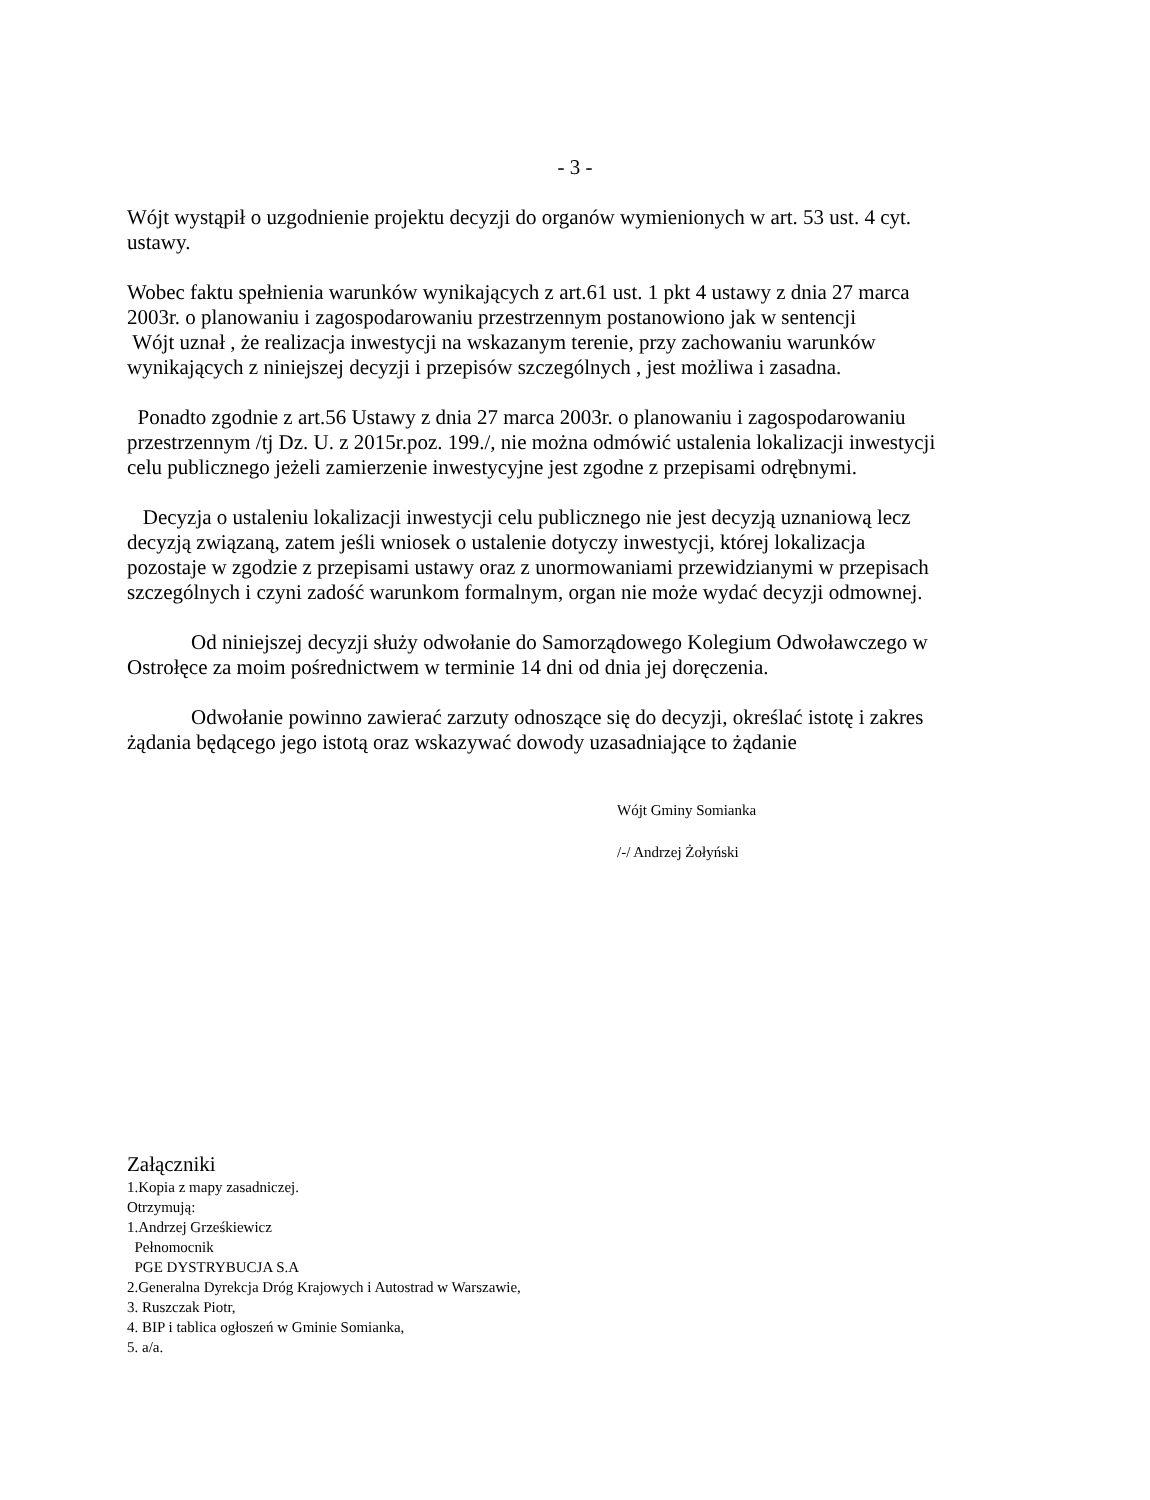- 3 -
Wójt wystąpił o uzgodnienie projektu decyzji do organów wymienionych w art. 53 ust. 4 cyt. ustawy.
Wobec faktu spełnienia warunków wynikających z art.61 ust. 1 pkt 4 ustawy z dnia 27 marca 2003r. o planowaniu i zagospodarowaniu przestrzennym postanowiono jak w sentencji
Wójt uznał , że realizacja inwestycji na wskazanym terenie, przy zachowaniu warunków wynikających z niniejszej decyzji i przepisów szczególnych , jest możliwa i zasadna.
Ponadto zgodnie z art.56 Ustawy z dnia 27 marca 2003r. o planowaniu i zagospodarowaniu przestrzennym /tj Dz. U. z 2015r.poz. 199./, nie można odmówić ustalenia lokalizacji inwestycji celu publicznego jeżeli zamierzenie inwestycyjne jest zgodne z przepisami odrębnymi.
Decyzja o ustaleniu lokalizacji inwestycji celu publicznego nie jest decyzją uznaniową lecz decyzją związaną, zatem jeśli wniosek o ustalenie dotyczy inwestycji, której lokalizacja pozostaje w zgodzie z przepisami ustawy oraz z unormowaniami przewidzianymi w przepisach szczególnych i czyni zadość warunkom formalnym, organ nie może wydać decyzji odmownej.
Od niniejszej decyzji służy odwołanie do Samorządowego Kolegium Odwoławczego w Ostrołęce za moim pośrednictwem w terminie 14 dni od dnia jej doręczenia.
Odwołanie powinno zawierać zarzuty odnoszące się do decyzji, określać istotę i zakres żądania będącego jego istotą oraz wskazywać dowody uzasadniające to żądanie
Wójt Gminy Somianka
/-/ Andrzej Żołyński
Załączniki
1.Kopia z mapy zasadniczej.
Otrzymują:
1.Andrzej Grześkiewicz
Pełnomocnik
PGE DYSTRYBUCJA S.A
2.Generalna Dyrekcja Dróg Krajowych i Autostrad w Warszawie,
3. Ruszczak Piotr,
4. BIP i tablica ogłoszeń w Gminie Somianka,
5. a/a.